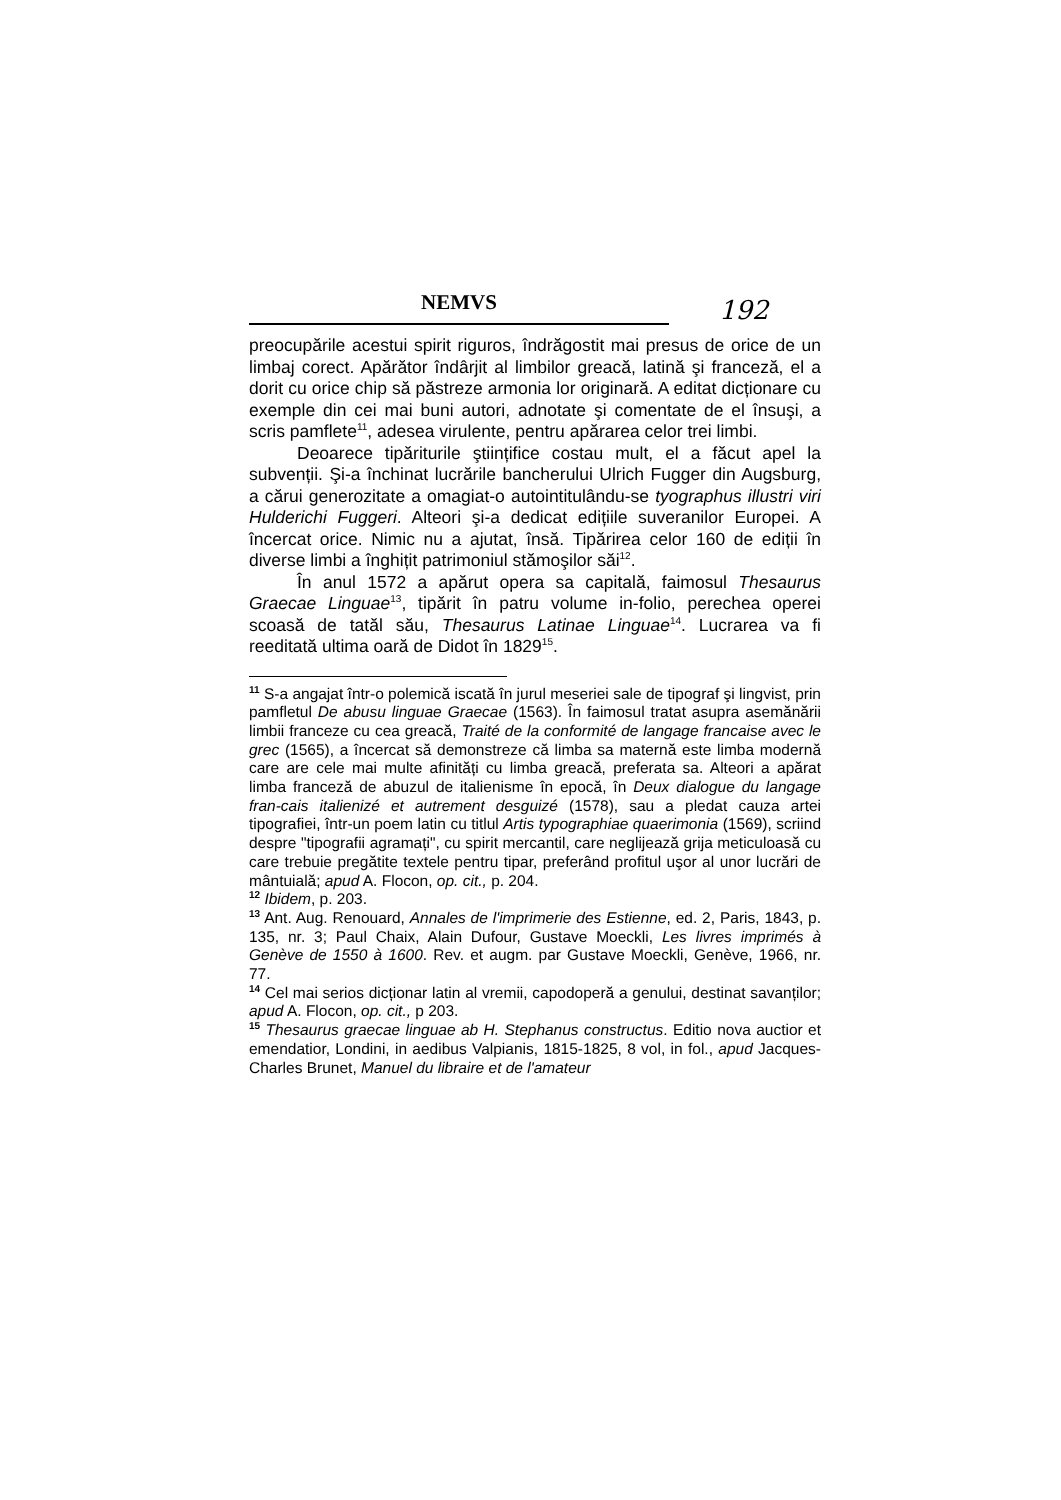NEMVS
192
preocupările acestui spirit riguros, îndrăgostit mai presus de orice de un limbaj corect. Apărător îndârjit al limbilor greacă, latină şi franceză, el a dorit cu orice chip să păstreze armonia lor originară. A editat dicționare cu exemple din cei mai buni autori, adnotate şi comentate de el însuşi, a scris pamflete<sup>11</sup>, adesea virulente, pentru apărarea celor trei limbi.
Deoarece tipăriturile ştiințifice costau mult, el a făcut apel la subvenții. Şi-a închinat lucrările bancherului Ulrich Fugger din Augsburg, a cărui generozitate a omagiat-o autointitulându-se tyographus illustri viri Hulderichi Fuggeri. Alteori şi-a dedicat edițiile suveranilor Europei. A încercat orice. Nimic nu a ajutat, însă. Tipărirea celor 160 de ediții în diverse limbi a înghițit patrimoniul stămoşilor săi<sup>12</sup>.
În anul 1572 a apărut opera sa capitală, faimosul Thesaurus Graecae Linguae<sup>13</sup>, tipărit în patru volume in-folio, perechea operei scoasă de tatăl său, Thesaurus Latinae Linguae<sup>14</sup>. Lucrarea va fi reeditată ultima oară de Didot în 1829<sup>15</sup>.
<sup>11</sup> S-a angajat într-o polemică iscată în jurul meseriei sale de tipograf şi lingvist, prin pamfletul De abusu linguae Graecae (1563). În faimosul tratat asupra asemănării limbii franceze cu cea greacă, Traité de la conformité de langage francaise avec le grec (1565), a încercat să demonstreze că limba sa maternă este limba modernă care are cele mai multe afinități cu limba greacă, preferata sa. Alteori a apărat limba franceză de abuzul de italienisme în epocă, în Deux dialogue du langage fran-cais italienizé et autrement desguizé (1578), sau a pledat cauza artei tipografiei, într-un poem latin cu titlul Artis typographiae quaerimonia (1569), scriind despre "tipografii agramați", cu spirit mercantil, care neglijează grija meticuloasă cu care trebuie pregătite textele pentru tipar, preferând profitul uşor al unor lucrări de mântuială; apud A. Flocon, op. cit., p. 204.
<sup>12</sup> Ibidem, p. 203.
<sup>13</sup> Ant. Aug. Renouard, Annales de l'imprimerie des Estienne, ed. 2, Paris, 1843, p. 135, nr. 3; Paul Chaix, Alain Dufour, Gustave Moeckli, Les livres imprimés à Genève de 1550 à 1600. Rev. et augm. par Gustave Moeckli, Genève, 1966, nr. 77.
<sup>14</sup> Cel mai serios dicționar latin al vremii, capodoperă a genului, destinat savanților; apud A. Flocon, op. cit., p 203.
<sup>15</sup> Thesaurus graecae linguae ab H. Stephanus constructus. Editio nova auctior et emendatior, Londini, in aedibus Valpianis, 1815-1825, 8 vol, in fol., apud Jacques-Charles Brunet, Manuel du libraire et de l'amateur